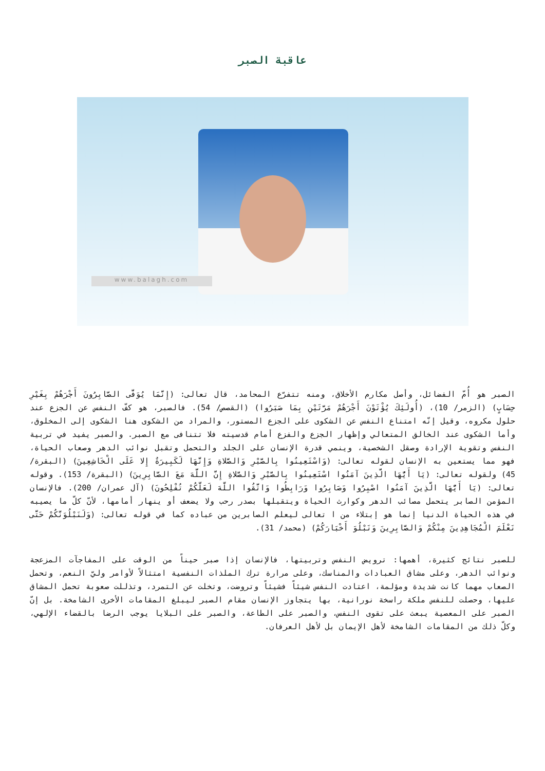عاقبة الصبر
www.balagh.com
الصبر هو أُمّ الفضائل، وأصل مكارم الأخلاق، ومنه تتفرّع المحامد، قال تعالى: (إِنَّمَا يُوَفَّى الصَّابِرُونَ أَجْرَهُمْ بِغَيْرِ حِسَابٍ) (الزمر/ 10)، (أُولَئِكَ يُؤْتَوْنَ أَجْرَهُمْ مَرَّتَيْنِ بِمَا صَبَرُوا) (القصص/ 54). فالصبر، هو كفّ النفس عن الجزع عند حلول مكروه، وقيل إنّه امتناع النفس عن الشكوى على الجزع المستور، والمراد من الشكوى هنا الشكوى إلى المخلوق، وأما الشكوى عند الخالق المتعالي وإظهار الجزع والفزع أمام قدسيته فلا تتنافى مع الصبر. والصبر يفيد في تربية النفس وتقوية الإرادة وصقل الشخصية، وينمي قدرة الإنسان على الجلد والتحمل وتقبل نوائب الدهر وصعاب الحياة، فهو مما يستعين به الإنسان لقوله تعالى: (وَاسْتَعِينُوا بِالصَّبْرِ وَالصَّلاةِ وَإِنَّهَا لَكَبِيرَةٌ إِلا عَلَى الْخَاشِعِينَ) (البقرة/ 45) ولقوله تعالى: (يَا أَيُّهَا الَّذِينَ آمَنُوا اسْتَعِينُوا بِالصَّبْرِ وَالصَّلاةِ إِنَّ اللَّهَ مَعَ الصَّابِرِينَ) (البقرة/ 153). وقوله تعالى: (يَا أَيُّهَا الَّذِينَ آمَنُوا اصْبِرُوا وَصَابِرُوا وَرَابِطُوا وَاتَّقُوا اللَّهَ لَعَلَّكُمْ تُفْلِحُونَ) (آل عمران/ 200). فالإنسان المؤمن الصابر يتحمل مصائب الدهر وكوارث الحياة ويتقبلها بصدر رحب ولا يضعف أو ينهار أمامها، لأنّ كلّ ما يصيبه في هذه الحياة الدنيا إنما هو إبتلاء من ا تعالى ليعلم الصابرين من عباده كما في قوله تعالى: (وَلَنَبْلُوَنَّكُمْ حَتَّى نَعْلَمَ الْمُجَاهِدِينَ مِنْكُمْ وَالصَّابِرِينَ وَنَبْلُوَ أَخْبَارَكُمْ) (محمد/ 31).
للصبر نتائج كثيرة، أهمها: ترويض النفس وتربيتها، فالإنسان إذا صبر حيناً من الوقت على المفاجآت المزعجة ونوائب الدهر، وعلى مشاق العبادات والمناسك، وعلى مرارة ترك الملذات النفسية امتثالاً لأوامر وليّ النعم، وتحمل الصعاب مهما كانت شديدة ومؤلمة، اعتادت النفس شيئاً فشيئاً وتروضت، وتخلت عن التمرد، وتذللت صعوبة تحمل المشاق عليها، وحصلت للنفس ملكة راسخة نورانية، بها يتجاوز الإنسان مقام الصبر ليبلغ المقامات الأخرى الشامخة. بل إنّ الصبر على المعصية يبعث على تقوى النفس، والصبر على الطاعة، والصبر على البلايا يوجب الرضا بالقضاء الإلهي، وكلّ ذلك من المقامات الشامخة لأهل الإيمان بل لأهل العرفان.